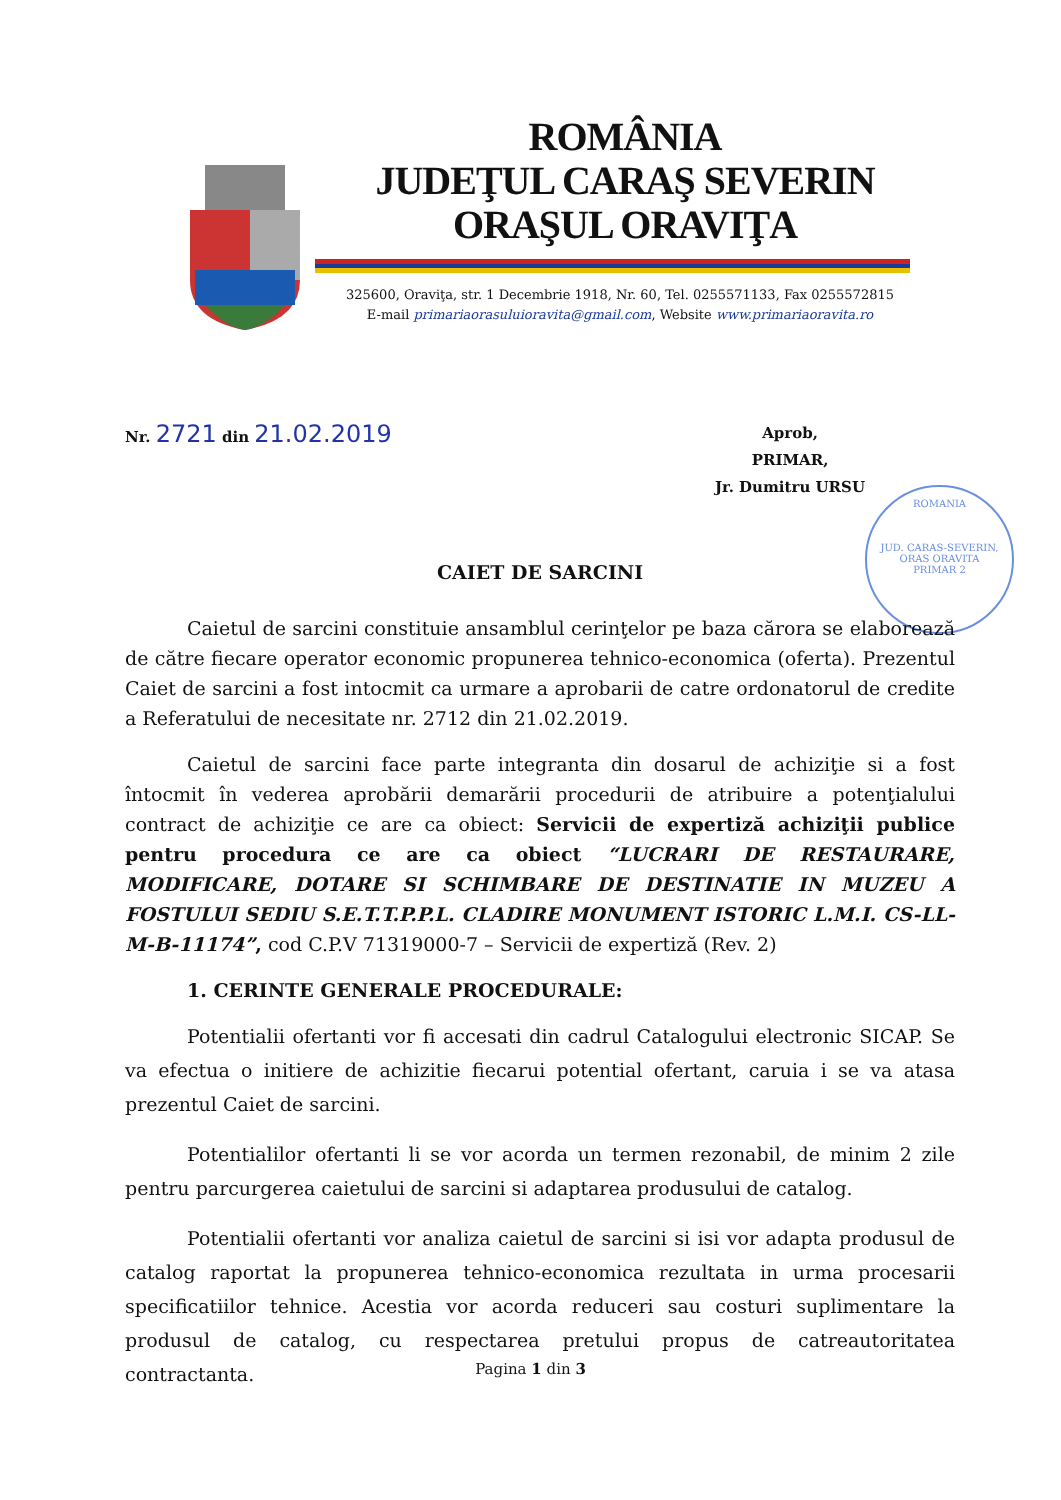ROMÂNIA
JUDEŢUL CARAŞ SEVERIN
ORAŞUL ORAVIŢA
325600, Oraviţa, str. 1 Decembrie 1918, Nr. 60, Tel. 0255571133, Fax 0255572815
E-mail primariaorasuluioravita@gmail.com, Website www.primariaoravita.ro
ROMANIA
JUD. CARAS-SEVERIN, ORAS ORAVITA
PRIMAR 2
Nr. 2721 din 21.02.2019
Aprob,
PRIMAR,
Jr. Dumitru URSU
CAIET DE SARCINI
Caietul de sarcini constituie ansamblul cerinţelor pe baza cărora se elaborează de către fiecare operator economic propunerea tehnico-economica (oferta). Prezentul Caiet de sarcini a fost intocmit ca urmare a aprobarii de catre ordonatorul de credite a Referatului de necesitate nr. 2712 din 21.02.2019.
Caietul de sarcini face parte integranta din dosarul de achiziţie si a fost întocmit în vederea aprobării demarării procedurii de atribuire a potenţialului contract de achiziţie ce are ca obiect: Servicii de expertiză achiziţii publice pentru procedura ce are ca obiect “LUCRARI DE RESTAURARE, MODIFICARE, DOTARE SI SCHIMBARE DE DESTINATIE IN MUZEU A FOSTULUI SEDIU S.E.T.T.P.P.L. CLADIRE MONUMENT ISTORIC L.M.I. CS-LL-M-B-11174”, cod C.P.V 71319000-7 – Servicii de expertiză (Rev. 2)
1. CERINTE GENERALE PROCEDURALE:
Potentialii ofertanti vor fi accesati din cadrul Catalogului electronic SICAP. Se va efectua o initiere de achizitie fiecarui potential ofertant, caruia i se va atasa prezentul Caiet de sarcini.
Potentialilor ofertanti li se vor acorda un termen rezonabil, de minim 2 zile pentru parcurgerea caietului de sarcini si adaptarea produsului de catalog.
Potentialii ofertanti vor analiza caietul de sarcini si isi vor adapta produsul de catalog raportat la propunerea tehnico-economica rezultata in urma procesarii specificatiilor tehnice. Acestia vor acorda reduceri sau costuri suplimentare la produsul de catalog, cu respectarea pretului propus de catreautoritatea contractanta.
Pagina 1 din 3